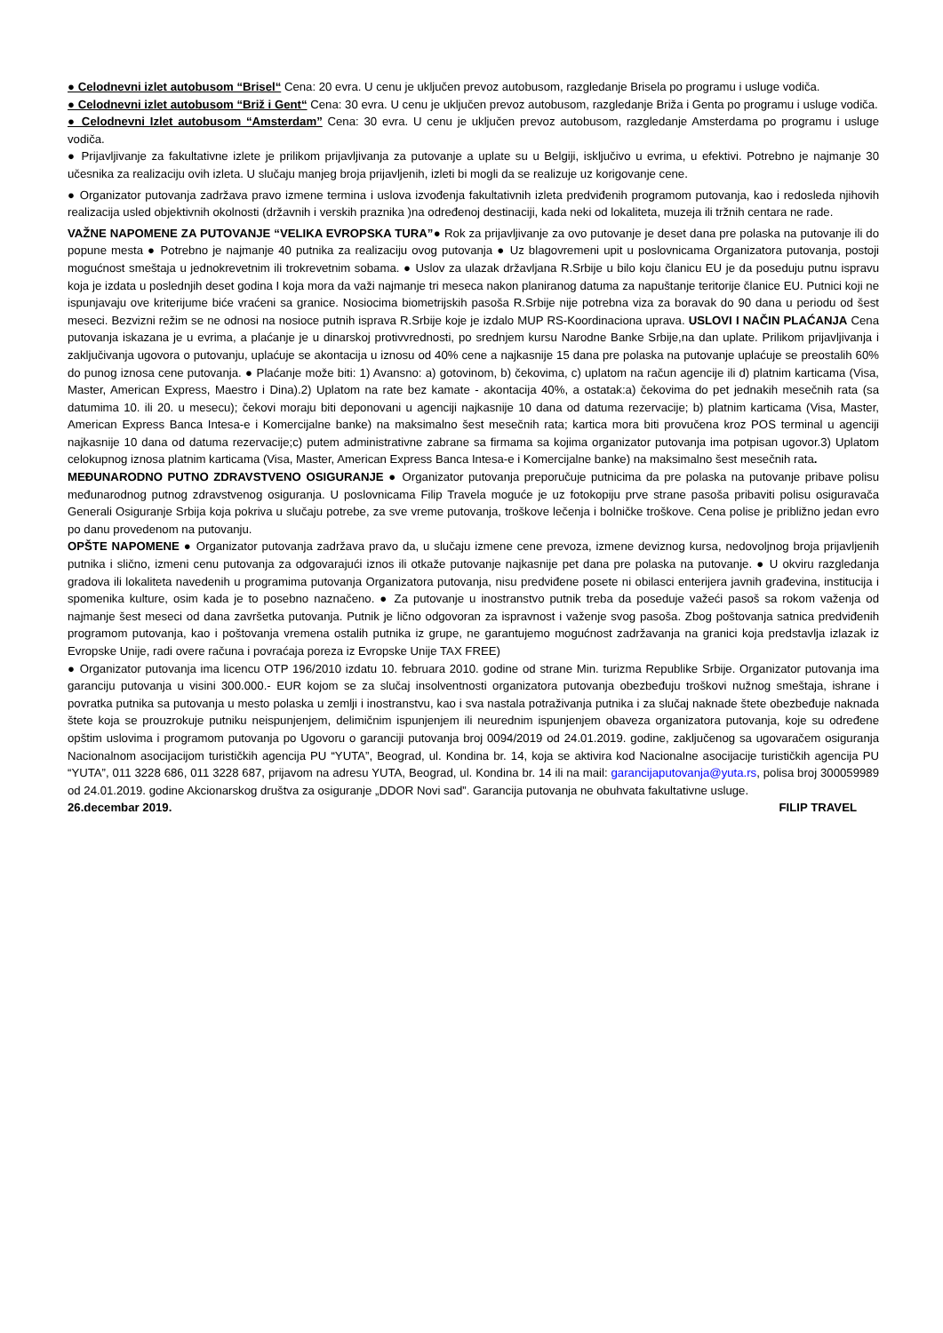● Celodnevni izlet autobusom “Brisel“ Cena: 20 evra. U cenu je uključen prevoz autobusom, razgledanje Brisela po programu i usluge vodiča.
● Celodnevni izlet autobusom “Briž i Gent“ Cena: 30 evra. U cenu je uključen prevoz autobusom, razgledanje Briža i Genta po programu i usluge vodiča.
● Celodnevni Izlet autobusom “Amsterdam” Cena: 30 evra. U cenu je uključen prevoz autobusom, razgledanje Amsterdama po programu i usluge vodiča.
● Prijavljivanje za fakultativne izlete je prilikom prijavljivanja za putovanje a uplate su u Belgiji, isključivo u evrima, u efektivi. Potrebno je najmanje 30 učesnika za realizaciju ovih izleta. U slučaju manjeg broja prijavljenih, izleti bi mogli da se realizuje uz korigovanje cene.
● Organizator putovanja zadržava pravo izmene termina i uslova izvođenja fakultativnih izleta predviđenih programom putovanja, kao i redosleda njihovih realizacija usled objektivnih okolnosti (državnih i verskih praznika )na određenoj destinaciji, kada neki od lokaliteta, muzeja ili tržnih centara ne rade.
VAŽNE NAPOMENE ZA PUTOVANJE “VELIKA EVROPSKA TURA”● Rok za prijavljivanje za ovo putovanje je deset dana pre polaska na putovanje ili do popune mesta ● Potrebno je najmanje 40 putnika za realizaciju ovog putovanja ● Uz blagovremeni upit u poslovnicama Organizatora putovanja, postoji mogućnost smeštaja u jednokrevetnim ili trokrevetnim sobama. ● Uslov za ulazak državljana R.Srbije u bilo koju članicu EU je da poseduju putnu ispravu koja je izdata u poslednjih deset godina I koja mora da važi najmanje tri meseca nakon planiranog datuma za napuštanje teritorije članice EU. Putnici koji ne ispunjavaju ove kriterijume biće vraćeni sa granice. Nosiocima biometrijskih pasoša R.Srbije nije potrebna viza za boravak do 90 dana u periodu od šest meseci. Bezvizni režim se ne odnosi na nosioce putnih isprava R.Srbije koje je izdalo MUP RS-Koordinaciona uprava. USLOVI I NAČIN PLAĆANJA Cena putovanja iskazana je u evrima, a plaćanje je u dinarskoj protivvrednosti, po srednjem kursu Narodne Banke Srbije,na dan uplate. Prilikom prijavljivanja i zaključivanja ugovora o putovanju, uplaćuje se akontacija u iznosu od 40% cene a najkasnije 15 dana pre polaska na putovanje uplaćuje se preostalih 60% do punog iznosa cene putovanja. ● Plaćanje može biti: 1) Avansno: a) gotovinom, b) čekovima, c) uplatom na račun agencije ili d) platnim karticama (Visa, Master, American Express, Maestro i Dina).2) Uplatom na rate bez kamate - akontacija 40%, a ostatak:a) čekovima do pet jednakih mesečnih rata (sa datumima 10. ili 20. u mesecu); čekovi moraju biti deponovani u agenciji najkasnije 10 dana od datuma rezervacije; b) platnim karticama (Visa, Master, American Express Banca Intesa-e i Komercijalne banke) na maksimalno šest mesečnih rata; kartica mora biti provučena kroz POS terminal u agenciji najkasnije 10 dana od datuma rezervacije;c) putem administrativne zabrane sa firmama sa kojima organizator putovanja ima potpisan ugovor.3) Uplatom celokupnog iznosa platnim karticama (Visa, Master, American Express Banca Intesa-e i Komercijalne banke) na maksimalno šest mesečnih rata.
MEĐUNARODNO PUTNO ZDRAVSTVENO OSIGURANJE ● Organizator putovanja preporučuje putnicima da pre polaska na putovanje pribave polisu međunarodnog putnog zdravstvenog osiguranja. U poslovnicama Filip Travela moguće je uz fotokopiju prve strane pasoša pribaviti polisu osiguravača Generali Osiguranje Srbija koja pokriva u slučaju potrebe, za sve vreme putovanja, troškove lečenja i bolničke troškove. Cena polise je približno jedan evro po danu provedenom na putovanju.
OPŠTE NAPOMENE ● Organizator putovanja zadržava pravo da, u slučaju izmene cene prevoza, izmene deviznog kursa, nedovoljnog broja prijavljenih putnika i slično, izmeni cenu putovanja za odgovarajući iznos ili otkaže putovanje najkasnije pet dana pre polaska na putovanje. ● U okviru razgledanja gradova ili lokaliteta navedenih u programima putovanja Organizatora putovanja, nisu predviđene posete ni obilasci enterijera javnih građevina, institucija i spomenika kulture, osim kada je to posebno naznačeno. ● Za putovanje u inostranstvo putnik treba da poseduje važeći pasoš sa rokom važenja od najmanje šest meseci od dana završetka putovanja. Putnik je lično odgovoran za ispravnost i važenje svog pasoša. Zbog poštovanja satnica predviđenih programom putovanja, kao i poštovanja vremena ostalih putnika iz grupe, ne garantujemo mogućnost zadržavanja na granici koja predstavlja izlazak iz Evropske Unije, radi overe računa i povraćaja poreza iz Evropske Unije TAX FREE)
● Organizator putovanja ima licencu OTP 196/2010 izdatu 10. februara 2010. godine od strane Min. turizma Republike Srbije. Organizator putovanja ima garanciju putovanja u visini 300.000.- EUR kojom se za slučaj insolventnosti organizatora putovanja obezbeđuju troškovi nužnog smeštaja, ishrane i povratka putnika sa putovanja u mesto polaska u zemlji i inostranstvu, kao i sva nastala potraživanja putnika i za slučaj naknade štete obezbeđuje naknada štete koja se prouzrokuje putniku neispunjenjem, delimičnim ispunjenjem ili neurednim ispunjenjem obaveza organizatora putovanja, koje su određene opštim uslovima i programom putovanja po Ugovoru o garanciji putovanja broj 0094/2019 od 24.01.2019. godine, zaključenog sa ugovaračem osiguranja Nacionalnom asocijacijom turističkih agencija PU “YUTA”, Beograd, ul. Kondina br. 14, koja se aktivira kod Nacionalne asocijacije turističkih agencija PU “YUTA”, 011 3228 686, 011 3228 687, prijavom na adresu YUTA, Beograd, ul. Kondina br. 14 ili na mail: garancijaputovanja@yuta.rs, polisa broj 300059989 od 24.01.2019. godine Akcionarskog društva za osiguranje „DDOR Novi sad”. Garancija putovanja ne obuhvata fakultativne usluge.
26.decembar 2019. FILIP TRAVEL